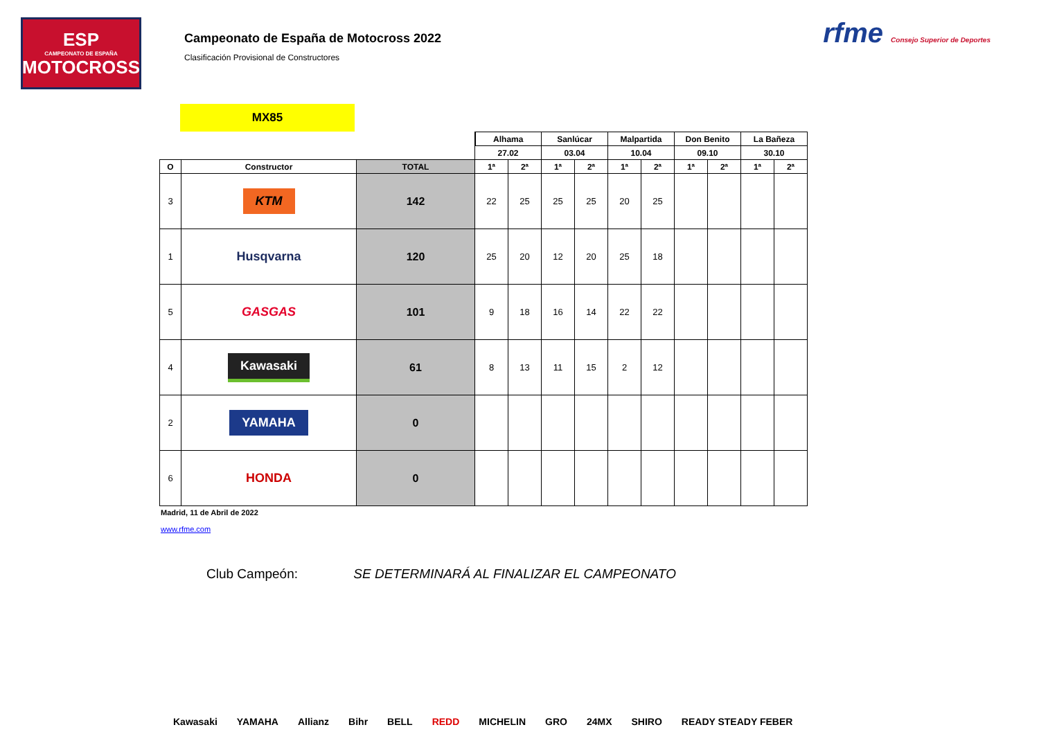ESP
CAMPEONATO DE ESPAÑA
MOTOCROSS
Campeonato de España de Motocross 2022
Clasificación Provisional de Constructores
rfme Consejo Superior de Deportes
MX85
| | | | Alhama | | Sanlúcar | | Malpartida | | Don Benito | | La Bañeza | |
| --- | --- | --- | --- | --- | --- | --- | --- | --- | --- | --- | --- | --- |
| | | | 27.02 | | 03.04 | | 10.04 | | 09.10 | | 30.10 | |
| O | Constructor | TOTAL | 1ª | 2ª | 1ª | 2ª | 1ª | 2ª | 1ª | 2ª | 1ª | 2ª |
| 3 | KTM | 142 | 22 | 25 | 25 | 25 | 20 | 25 | | | | |
| 1 | Husqvarna | 120 | 25 | 20 | 12 | 20 | 25 | 18 | | | | |
| 5 | GASGAS | 101 | 9 | 18 | 16 | 14 | 22 | 22 | | | | |
| 4 | Kawasaki | 61 | 8 | 13 | 11 | 15 | 2 | 12 | | | | |
| 2 | YAMAHA | 0 | | | | | | | | | | |
| 6 | HONDA | 0 | | | | | | | | | | |
Madrid, 11 de Abril de 2022
www.rfme.com
Club Campeón: SE DETERMINARÁ AL FINALIZAR EL CAMPEONATO
Kawasaki YAMAHA Allianz Bihr BELL REDD MICHELIN GRO 24MX SHIRO READY STEADY FEBER